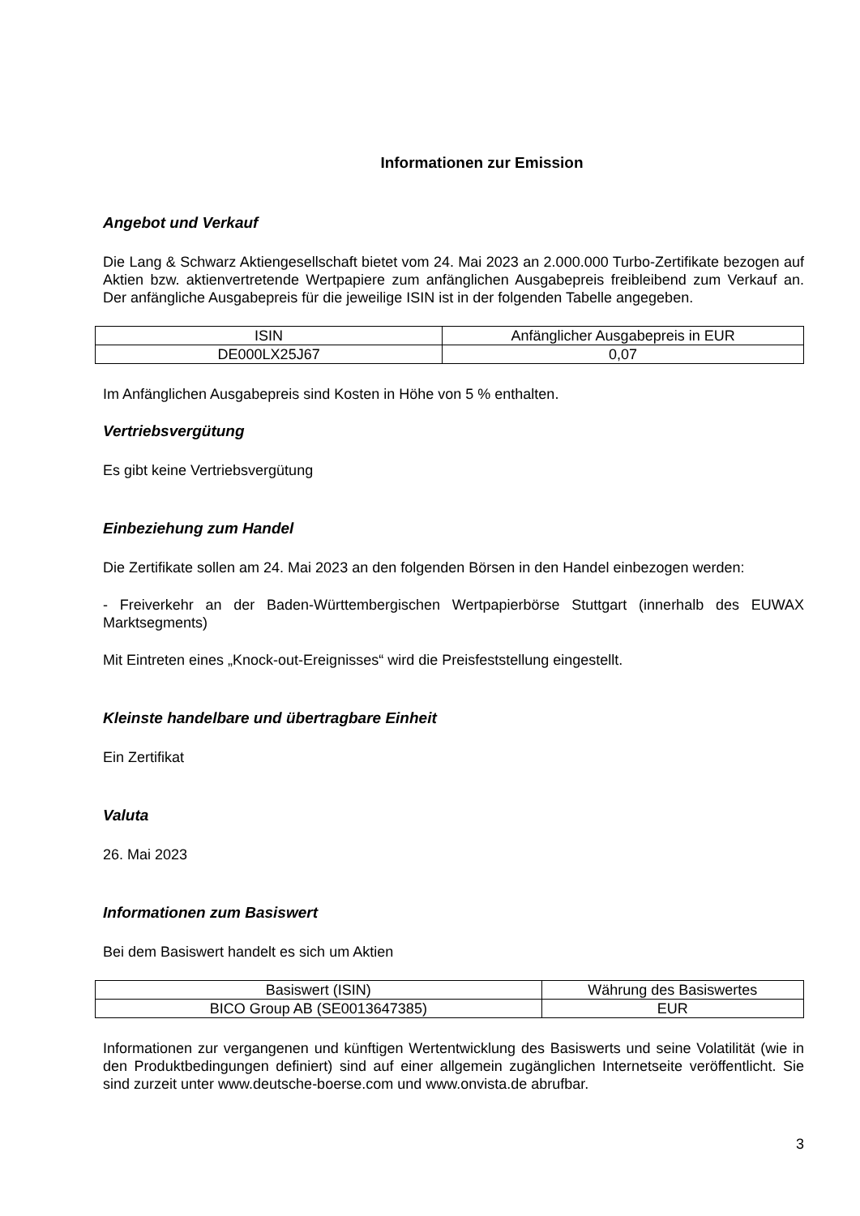Informationen zur Emission
Angebot und Verkauf
Die Lang & Schwarz Aktiengesellschaft bietet vom 24. Mai 2023 an 2.000.000 Turbo-Zertifikate bezogen auf Aktien bzw. aktienvertretende Wertpapiere zum anfänglichen Ausgabepreis freibleibend zum Verkauf an. Der anfängliche Ausgabepreis für die jeweilige ISIN ist in der folgenden Tabelle angegeben.
| ISIN | Anfänglicher Ausgabepreis in EUR |
| DE000LX25J67 | 0,07 |
Im Anfänglichen Ausgabepreis sind Kosten in Höhe von 5 % enthalten.
Vertriebsvergütung
Es gibt keine Vertriebsvergütung
Einbeziehung zum Handel
Die Zertifikate sollen am 24. Mai 2023 an den folgenden Börsen in den Handel einbezogen werden:
- Freiverkehr an der Baden-Württembergischen Wertpapierbörse Stuttgart (innerhalb des EUWAX Marktsegments)
Mit Eintreten eines „Knock-out-Ereignisses“ wird die Preisfeststellung eingestellt.
Kleinste handelbare und übertragbare Einheit
Ein Zertifikat
Valuta
26. Mai 2023
Informationen zum Basiswert
Bei dem Basiswert handelt es sich um Aktien
| Basiswert (ISIN) | Währung des Basiswertes |
| BICO Group AB (SE0013647385) | EUR |
Informationen zur vergangenen und künftigen Wertentwicklung des Basiswerts und seine Volatilität (wie in den Produktbedingungen definiert) sind auf einer allgemein zugänglichen Internetseite veröffentlicht. Sie sind zurzeit unter www.deutsche-boerse.com und www.onvista.de abrufbar.
3